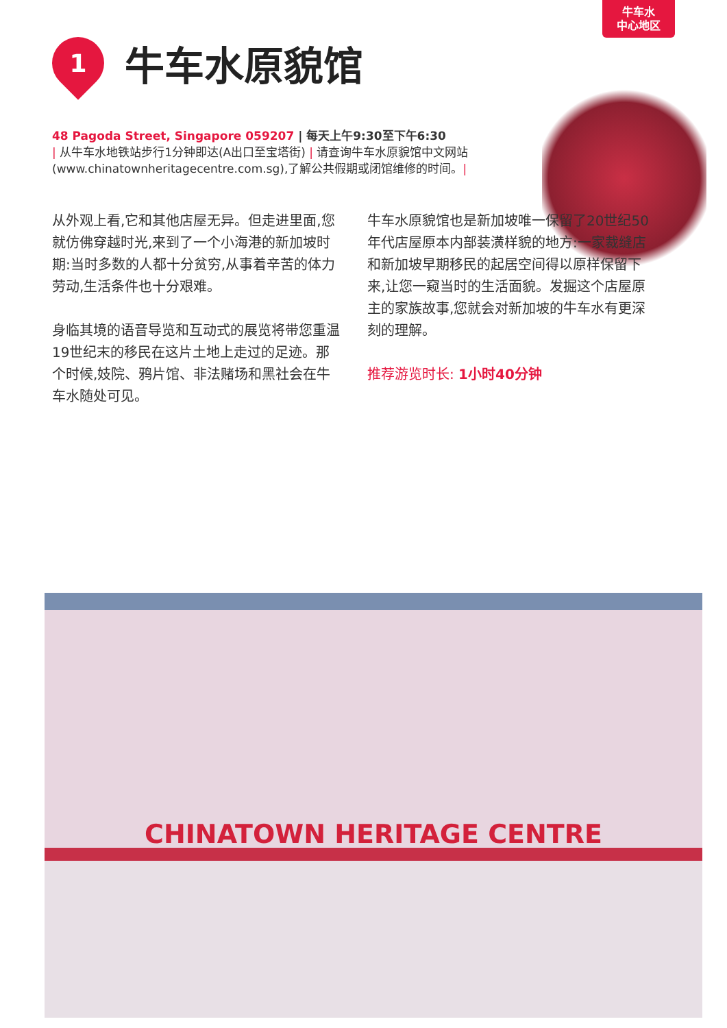牛车水
中心地区
1
牛车水原貌馆
48 Pagoda Street, Singapore 059207 | 每天上午9:30至下午6:30
| 从牛车水地铁站步行1分钟即达(A出口至宝塔街) | 请查询牛车水原貌馆中文网站(www.chinatownheritagecentre.com.sg),了解公共假期或闭馆维修的时间。|
从外观上看,它和其他店屋无异。但走进里面,您就仿佛穿越时光,来到了一个小海港的新加坡时期:当时多数的人都十分贫穷,从事着辛苦的体力劳动,生活条件也十分艰难。
身临其境的语音导览和互动式的展览将带您重温19世纪末的移民在这片土地上走过的足迹。那个时候,妓院、鸦片馆、非法赌场和黑社会在牛车水随处可见。
牛车水原貌馆也是新加坡唯一保留了20世纪50年代店屋原本内部装潢样貌的地方:一家裁缝店和新加坡早期移民的起居空间得以原样保留下来,让您一窥当时的生活面貌。发掘这个店屋原主的家族故事,您就会对新加坡的牛车水有更深刻的理解。
推荐游览时长: 1小时40分钟
CHINATOWN HERITAGE CENTRE